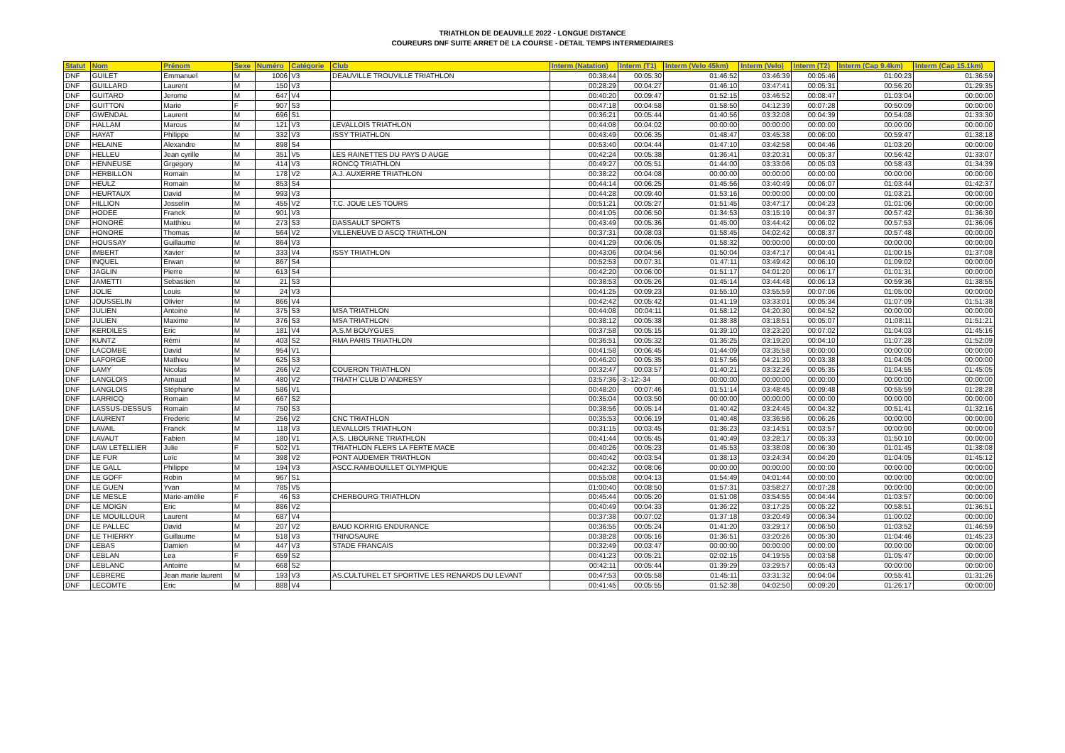TRIATHLON DE DEAUVILLE 2022 - LONGUE DISTANCE
COUREURS DNF SUITE ARRET DE LA COURSE - DETAIL TEMPS INTERMEDIAIRES
| Statut | Nom | Prénom | Sexe | Numéro | Catégorie | Club | Interm (Natation) | Interm (T1) | Interm (Velo 45km) | Interm (Velo) | Interm (T2) | Interm (Cap 9.4km) | Interm (Cap 15.1km) |
| --- | --- | --- | --- | --- | --- | --- | --- | --- | --- | --- | --- | --- | --- |
| DNF | GUILET | Emmanuel | M | 1006 | V3 | DEAUVILLE TROUVILLE TRIATHLON | 00:38:44 | 00:05:30 | 01:46:52 | 03:46:39 | 00:05:46 | 01:00:23 | 01:36:59 |
| DNF | GUILLARD | Laurent | M | 150 | V3 | | 00:28:29 | 00:04:27 | 01:46:10 | 03:47:41 | 00:05:31 | 00:56:20 | 01:29:35 |
| DNF | GUITARD | Jerome | M | 647 | V4 | | 00:40:20 | 00:09:47 | 01:52:15 | 03:46:52 | 00:08:47 | 01:03:04 | 00:00:00 |
| DNF | GUITTON | Marie | F | 907 | S3 | | 00:47:18 | 00:04:58 | 01:58:50 | 04:12:39 | 00:07:28 | 00:50:09 | 00:00:00 |
| DNF | GWENDAL | Laurent | M | 696 | S1 | | 00:36:21 | 00:05:44 | 01:40:56 | 03:32:08 | 00:04:39 | 00:54:08 | 01:33:30 |
| DNF | HALLAM | Marcus | M | 121 | V3 | LEVALLOIS TRIATHLON | 00:44:08 | 00:04:02 | 00:00:00 | 00:00:00 | 00:00:00 | 00:00:00 | 00:00:00 |
| DNF | HAYAT | Philippe | M | 332 | V3 | ISSY TRIATHLON | 00:43:49 | 00:06:35 | 01:48:47 | 03:45:38 | 00:06:00 | 00:59:47 | 01:38:18 |
| DNF | HELAINE | Alexandre | M | 898 | S4 | | 00:53:40 | 00:04:44 | 01:47:10 | 03:42:58 | 00:04:46 | 01:03:20 | 00:00:00 |
| DNF | HELLEU | Jean cyrille | M | 351 | V5 | LES RAINETTES DU PAYS D AUGE | 00:42:24 | 00:05:38 | 01:36:41 | 03:20:31 | 00:05:37 | 00:56:42 | 01:33:07 |
| DNF | HENNEUSE | Grgegory | M | 414 | V3 | RONCQ TRIATHLON | 00:49:27 | 00:05:51 | 01:44:00 | 03:33:06 | 00:05:03 | 00:58:43 | 01:34:39 |
| DNF | HERBILLON | Romain | M | 178 | V2 | A.J. AUXERRE TRIATHLON | 00:38:22 | 00:04:08 | 00:00:00 | 00:00:00 | 00:00:00 | 00:00:00 | 00:00:00 |
| DNF | HEULZ | Romain | M | 853 | S4 | | 00:44:14 | 00:06:25 | 01:45:56 | 03:40:49 | 00:06:07 | 01:03:44 | 01:42:37 |
| DNF | HEURTAUX | David | M | 993 | V3 | | 00:44:28 | 00:09:40 | 01:53:16 | 00:00:00 | 00:00:00 | 01:03:21 | 00:00:00 |
| DNF | HILLION | Josselin | M | 455 | V2 | T.C. JOUE LES TOURS | 00:51:21 | 00:05:27 | 01:51:45 | 03:47:17 | 00:04:23 | 01:01:06 | 00:00:00 |
| DNF | HODEE | Franck | M | 901 | V3 | | 00:41:05 | 00:06:50 | 01:34:53 | 03:15:19 | 00:04:37 | 00:57:42 | 01:36:30 |
| DNF | HONORÉ | Matthieu | M | 273 | S3 | DASSAULT SPORTS | 00:43:49 | 00:05:36 | 01:45:00 | 03:44:42 | 00:06:02 | 00:57:53 | 01:36:06 |
| DNF | HONORE | Thomas | M | 564 | V2 | VILLENEUVE D ASCQ TRIATHLON | 00:37:31 | 00:08:03 | 01:58:45 | 04:02:42 | 00:08:37 | 00:57:48 | 00:00:00 |
| DNF | HOUSSAY | Guillaume | M | 864 | V3 | | 00:41:29 | 00:06:05 | 01:58:32 | 00:00:00 | 00:00:00 | 00:00:00 | 00:00:00 |
| DNF | IMBERT | Xavier | M | 333 | V4 | ISSY TRIATHLON | 00:43:06 | 00:04:56 | 01:50:04 | 03:47:17 | 00:04:41 | 01:00:15 | 01:37:08 |
| DNF | INQUEL | Erwan | M | 867 | S4 | | 00:52:53 | 00:07:31 | 01:47:11 | 03:49:42 | 00:06:10 | 01:09:02 | 00:00:00 |
| DNF | JAGLIN | Pierre | M | 613 | S4 | | 00:42:20 | 00:06:00 | 01:51:17 | 04:01:20 | 00:06:17 | 01:01:31 | 00:00:00 |
| DNF | JAMETTI | Sebastien | M | 21 | S3 | | 00:38:53 | 00:05:26 | 01:45:14 | 03:44:48 | 00:06:13 | 00:59:36 | 01:38:55 |
| DNF | JOLIE | Louis | M | 24 | V3 | | 00:41:25 | 00:09:23 | 01:55:10 | 03:55:59 | 00:07:06 | 01:05:00 | 00:00:00 |
| DNF | JOUSSELIN | Olivier | M | 866 | V4 | | 00:42:42 | 00:05:42 | 01:41:19 | 03:33:01 | 00:05:34 | 01:07:09 | 01:51:38 |
| DNF | JULIEN | Antoine | M | 375 | S3 | MSA TRIATHLON | 00:44:08 | 00:04:11 | 01:58:12 | 04:20:30 | 00:04:52 | 00:00:00 | 00:00:00 |
| DNF | JULIEN | Maxime | M | 376 | S3 | MSA TRIATHLON | 00:38:12 | 00:05:38 | 01:38:38 | 03:18:51 | 00:05:07 | 01:08:11 | 01:51:21 |
| DNF | KERDILES | Eric | M | 181 | V4 | A.S.M BOUYGUES | 00:37:58 | 00:05:15 | 01:39:10 | 03:23:20 | 00:07:02 | 01:04:03 | 01:45:16 |
| DNF | KUNTZ | Rémi | M | 403 | S2 | RMA PARIS TRIATHLON | 00:36:51 | 00:05:32 | 01:36:25 | 03:19:20 | 00:04:10 | 01:07:28 | 01:52:09 |
| DNF | LACOMBE | David | M | 954 | V1 | | 00:41:58 | 00:06:45 | 01:44:09 | 03:35:58 | 00:00:00 | 00:00:00 | 00:00:00 |
| DNF | LAFORGE | Mathieu | M | 625 | S3 | | 00:46:20 | 00:05:35 | 01:57:56 | 04:21:30 | 00:03:38 | 01:04:05 | 00:00:00 |
| DNF | LAMY | Nicolas | M | 266 | V2 | COUERON TRIATHLON | 00:32:47 | 00:03:57 | 01:40:21 | 03:32:26 | 00:05:35 | 01:04:55 | 01:45:05 |
| DNF | LANGLOIS | Arnaud | M | 480 | V2 | TRIATH`CLUB D`ANDRESY | 03:57:36 | -3:-12:-34 | 00:00:00 | 00:00:00 | 00:00:00 | 00:00:00 | 00:00:00 |
| DNF | LANGLOIS | Stéphane | M | 586 | V1 | | 00:48:20 | 00:07:46 | 01:51:14 | 03:48:45 | 00:09:48 | 00:55:59 | 01:28:28 |
| DNF | LARRICQ | Romain | M | 667 | S2 | | 00:35:04 | 00:03:50 | 00:00:00 | 00:00:00 | 00:00:00 | 00:00:00 | 00:00:00 |
| DNF | LASSUS-DESSUS | Romain | M | 750 | S3 | | 00:38:56 | 00:05:14 | 01:40:42 | 03:24:45 | 00:04:32 | 00:51:41 | 01:32:16 |
| DNF | LAURENT | Frederic | M | 256 | V2 | CNC TRIATHLON | 00:35:53 | 00:06:19 | 01:40:48 | 03:36:56 | 00:06:26 | 00:00:00 | 00:00:00 |
| DNF | LAVAIL | Franck | M | 118 | V3 | LEVALLOIS TRIATHLON | 00:31:15 | 00:03:45 | 01:36:23 | 03:14:51 | 00:03:57 | 00:00:00 | 00:00:00 |
| DNF | LAVAUT | Fabien | M | 180 | V1 | A.S. LIBOURNE TRIATHLON | 00:41:44 | 00:05:45 | 01:40:49 | 03:28:17 | 00:05:33 | 01:50:10 | 00:00:00 |
| DNF | LAW LETELLIER | Julie | F | 502 | V1 | TRIATHLON FLERS LA FERTE MACE | 00:40:26 | 00:05:23 | 01:45:53 | 03:38:08 | 00:06:30 | 01:01:45 | 01:38:08 |
| DNF | LE FUR | Loïc | M | 398 | V2 | PONT AUDEMER TRIATHLON | 00:40:42 | 00:03:54 | 01:38:13 | 03:24:34 | 00:04:20 | 01:04:05 | 01:45:12 |
| DNF | LE GALL | Philippe | M | 194 | V3 | ASCC.RAMBOUILLET OLYMPIQUE | 00:42:32 | 00:08:06 | 00:00:00 | 00:00:00 | 00:00:00 | 00:00:00 | 00:00:00 |
| DNF | LE GOFF | Robin | M | 967 | S1 | | 00:55:08 | 00:04:13 | 01:54:49 | 04:01:44 | 00:00:00 | 00:00:00 | 00:00:00 |
| DNF | LE GUEN | Yvan | M | 785 | V5 | | 01:00:40 | 00:08:50 | 01:57:31 | 03:58:27 | 00:07:28 | 00:00:00 | 00:00:00 |
| DNF | LE MESLE | Marie-amélie | F | 46 | S3 | CHERBOURG TRIATHLON | 00:45:44 | 00:05:20 | 01:51:08 | 03:54:55 | 00:04:44 | 01:03:57 | 00:00:00 |
| DNF | LE MOIGN | Eric | M | 886 | V2 | | 00:40:49 | 00:04:33 | 01:36:22 | 03:17:25 | 00:05:22 | 00:58:51 | 01:36:51 |
| DNF | LE MOUILLOUR | Laurent | M | 687 | V4 | | 00:37:38 | 00:07:02 | 01:37:18 | 03:20:49 | 00:06:34 | 01:00:02 | 00:00:00 |
| DNF | LE PALLEC | David | M | 207 | V2 | BAUD KORRIG ENDURANCE | 00:36:55 | 00:05:24 | 01:41:20 | 03:29:17 | 00:06:50 | 01:03:52 | 01:46:59 |
| DNF | LE THIERRY | Guillaume | M | 518 | V3 | TRINOSAURE | 00:38:28 | 00:05:16 | 01:36:51 | 03:20:26 | 00:05:30 | 01:04:46 | 01:45:23 |
| DNF | LEBAS | Damien | M | 447 | V3 | STADE FRANCAIS | 00:32:49 | 00:03:47 | 00:00:00 | 00:00:00 | 00:00:00 | 00:00:00 | 00:00:00 |
| DNF | LEBLAN | Lea | F | 659 | S2 | | 00:41:23 | 00:05:21 | 02:02:15 | 04:19:55 | 00:03:58 | 01:05:47 | 00:00:00 |
| DNF | LEBLANC | Antoine | M | 668 | S2 | | 00:42:11 | 00:05:44 | 01:39:29 | 03:29:57 | 00:05:43 | 00:00:00 | 00:00:00 |
| DNF | LEBRERE | Jean marie laurent | M | 193 | V3 | AS.CULTUREL ET SPORTIVE LES RENARDS DU LEVANT | 00:47:53 | 00:05:58 | 01:45:11 | 03:31:32 | 00:04:04 | 00:55:41 | 01:31:26 |
| DNF | LECOMTE | Eric | M | 888 | V4 | | 00:41:45 | 00:05:55 | 01:52:38 | 04:02:50 | 00:09:20 | 01:26:17 | 00:00:00 |